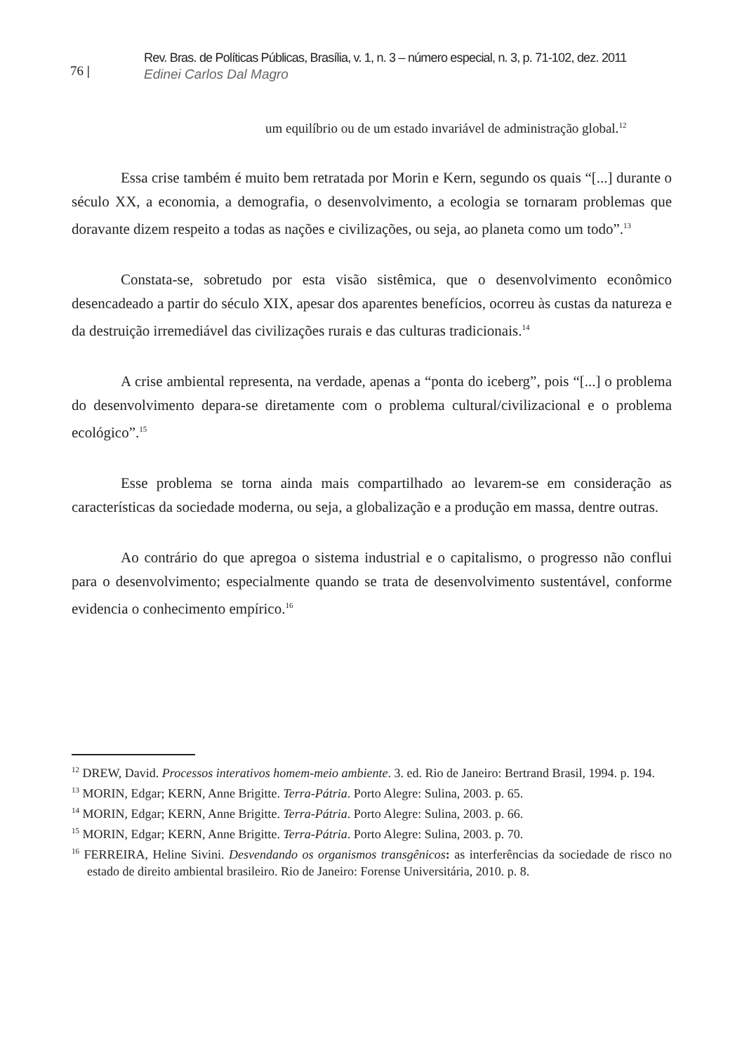76 |
Rev. Bras. de Políticas Públicas, Brasília, v. 1, n. 3 – número especial, n. 3, p. 71-102, dez. 2011
Edinei Carlos Dal Magro
um equilíbrio ou de um estado invariável de administração global.<sup>12</sup>
Essa crise também é muito bem retratada por Morin e Kern, segundo os quais “[...] durante o século XX, a economia, a demografia, o desenvolvimento, a ecologia se tornaram problemas que doravante dizem respeito a todas as nações e civilizações, ou seja, ao planeta como um todo”.<sup>13</sup>
Constata-se, sobretudo por esta visão sistêmica, que o desenvolvimento econômico desencadeado a partir do século XIX, apesar dos aparentes benefícios, ocorreu às custas da natureza e da destruição irremediável das civilizações rurais e das culturas tradicionais.<sup>14</sup>
A crise ambiental representa, na verdade, apenas a “ponta do iceberg”, pois “[...] o problema do desenvolvimento depara-se diretamente com o problema cultural/civilizacional e o problema ecológico”.<sup>15</sup>
Esse problema se torna ainda mais compartilhado ao levarem-se em consideração as características da sociedade moderna, ou seja, a globalização e a produção em massa, dentre outras.
Ao contrário do que apregoa o sistema industrial e o capitalismo, o progresso não conflui para o desenvolvimento; especialmente quando se trata de desenvolvimento sustentável, conforme evidencia o conhecimento empírico.<sup>16</sup>
<sup>12</sup> DREW, David. Processos interativos homem-meio ambiente. 3. ed. Rio de Janeiro: Bertrand Brasil, 1994. p. 194.
<sup>13</sup> MORIN, Edgar; KERN, Anne Brigitte. Terra-Pátria. Porto Alegre: Sulina, 2003. p. 65.
<sup>14</sup> MORIN, Edgar; KERN, Anne Brigitte. Terra-Pátria. Porto Alegre: Sulina, 2003. p. 66.
<sup>15</sup> MORIN, Edgar; KERN, Anne Brigitte. Terra-Pátria. Porto Alegre: Sulina, 2003. p. 70.
<sup>16</sup> FERREIRA, Heline Sivini. Desvendando os organismos transgênicos: as interferências da sociedade de risco no estado de direito ambiental brasileiro. Rio de Janeiro: Forense Universitária, 2010. p. 8.